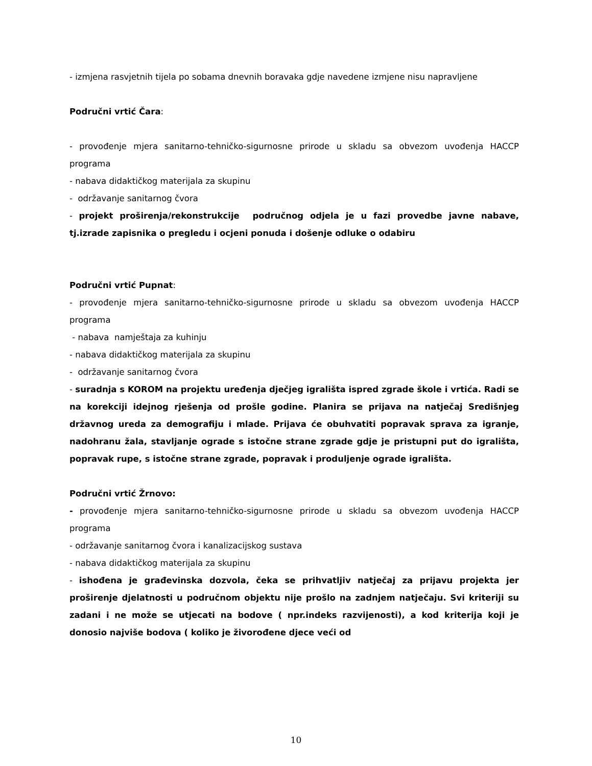- izmjena rasvjetnih tijela po sobama dnevnih boravaka gdje navedene izmjene nisu napravljene
Područni vrtić Čara:
- provođenje mjera sanitarno-tehničko-sigurnosne prirode u skladu sa obvezom uvođenja HACCP programa
- nabava didaktičkog materijala za skupinu
- održavanje sanitarnog čvora
- projekt proširenja/rekonstrukcije područnog odjela je u fazi provedbe javne nabave, tj.izrade zapisnika o pregledu i ocjeni ponuda i došenje odluke o odabiru
Područni vrtić Pupnat:
- provođenje mjera sanitarno-tehničko-sigurnosne prirode u skladu sa obvezom uvođenja HACCP programa
- nabava namještaja za kuhinju
- nabava didaktičkog materijala za skupinu
- održavanje sanitarnog čvora
- suradnja s KOROM na projektu uređenja dječjeg igrališta ispred zgrade škole i vrtića. Radi se na korekciji idejnog rješenja od prošle godine. Planira se prijava na natječaj Središnjeg državnog ureda za demografiju i mlade. Prijava će obuhvatiti popravak sprava za igranje, nadohranu žala, stavljanje ograde s istočne strane zgrade gdje je pristupni put do igrališta, popravak rupe, s istočne strane zgrade, popravak i produljenje ograde igrališta.
Područni vrtić Žrnovo:
- provođenje mjera sanitarno-tehničko-sigurnosne prirode u skladu sa obvezom uvođenja HACCP programa
- održavanje sanitarnog čvora i kanalizacijskog sustava
- nabava didaktičkog materijala za skupinu
- ishođena je građevinska dozvola, čeka se prihvatljiv natječaj za prijavu projekta jer proširenje djelatnosti u područnom objektu nije prošlo na zadnjem natječaju. Svi kriteriji su zadani i ne može se utjecati na bodove ( npr.indeks razvijenosti), a kod kriterija koji je donosio najviše bodova ( koliko je živorođene djece veći od
10